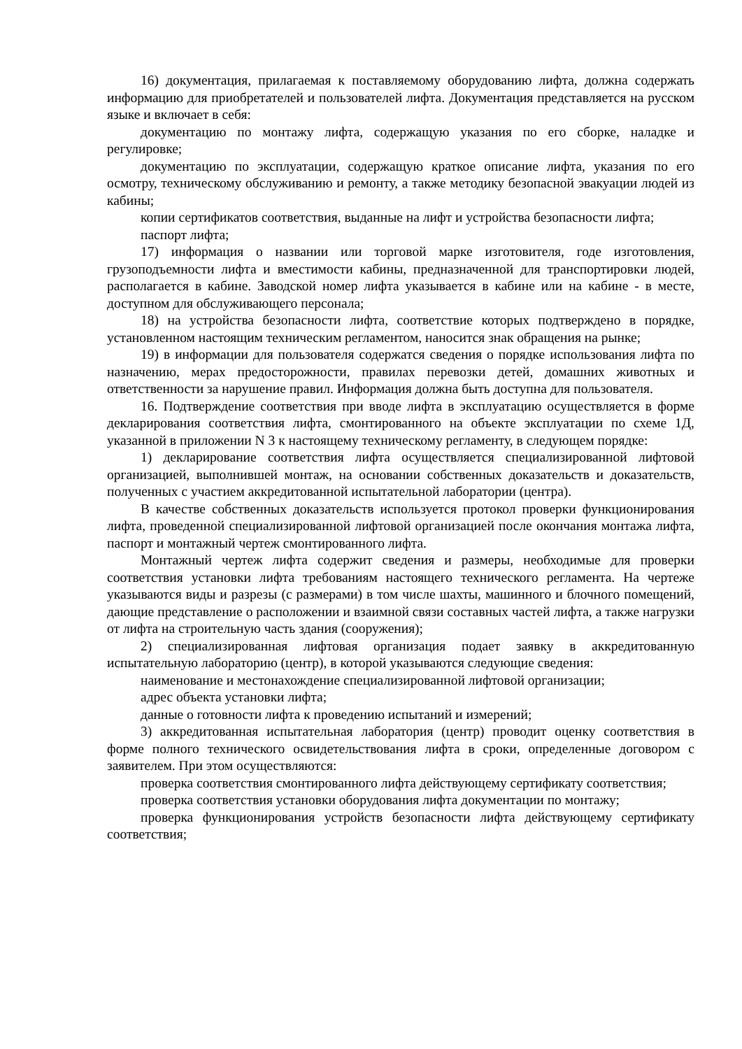16) документация, прилагаемая к поставляемому оборудованию лифта, должна содержать информацию для приобретателей и пользователей лифта. Документация представляется на русском языке и включает в себя:
документацию по монтажу лифта, содержащую указания по его сборке, наладке и регулировке;
документацию по эксплуатации, содержащую краткое описание лифта, указания по его осмотру, техническому обслуживанию и ремонту, а также методику безопасной эвакуации людей из кабины;
копии сертификатов соответствия, выданные на лифт и устройства безопасности лифта;
паспорт лифта;
17) информация о названии или торговой марке изготовителя, годе изготовления, грузоподъемности лифта и вместимости кабины, предназначенной для транспортировки людей, располагается в кабине. Заводской номер лифта указывается в кабине или на кабине - в месте, доступном для обслуживающего персонала;
18) на устройства безопасности лифта, соответствие которых подтверждено в порядке, установленном настоящим техническим регламентом, наносится знак обращения на рынке;
19) в информации для пользователя содержатся сведения о порядке использования лифта по назначению, мерах предосторожности, правилах перевозки детей, домашних животных и ответственности за нарушение правил. Информация должна быть доступна для пользователя.
16. Подтверждение соответствия при вводе лифта в эксплуатацию осуществляется в форме декларирования соответствия лифта, смонтированного на объекте эксплуатации по схеме 1Д, указанной в приложении N 3 к настоящему техническому регламенту, в следующем порядке:
1) декларирование соответствия лифта осуществляется специализированной лифтовой организацией, выполнившей монтаж, на основании собственных доказательств и доказательств, полученных с участием аккредитованной испытательной лаборатории (центра).
В качестве собственных доказательств используется протокол проверки функционирования лифта, проведенной специализированной лифтовой организацией после окончания монтажа лифта, паспорт и монтажный чертеж смонтированного лифта.
Монтажный чертеж лифта содержит сведения и размеры, необходимые для проверки соответствия установки лифта требованиям настоящего технического регламента. На чертеже указываются виды и разрезы (с размерами) в том числе шахты, машинного и блочного помещений, дающие представление о расположении и взаимной связи составных частей лифта, а также нагрузки от лифта на строительную часть здания (сооружения);
2) специализированная лифтовая организация подает заявку в аккредитованную испытательную лабораторию (центр), в которой указываются следующие сведения:
наименование и местонахождение специализированной лифтовой организации;
адрес объекта установки лифта;
данные о готовности лифта к проведению испытаний и измерений;
3) аккредитованная испытательная лаборатория (центр) проводит оценку соответствия в форме полного технического освидетельствования лифта в сроки, определенные договором с заявителем. При этом осуществляются:
проверка соответствия смонтированного лифта действующему сертификату соответствия;
проверка соответствия установки оборудования лифта документации по монтажу;
проверка функционирования устройств безопасности лифта действующему сертификату соответствия;